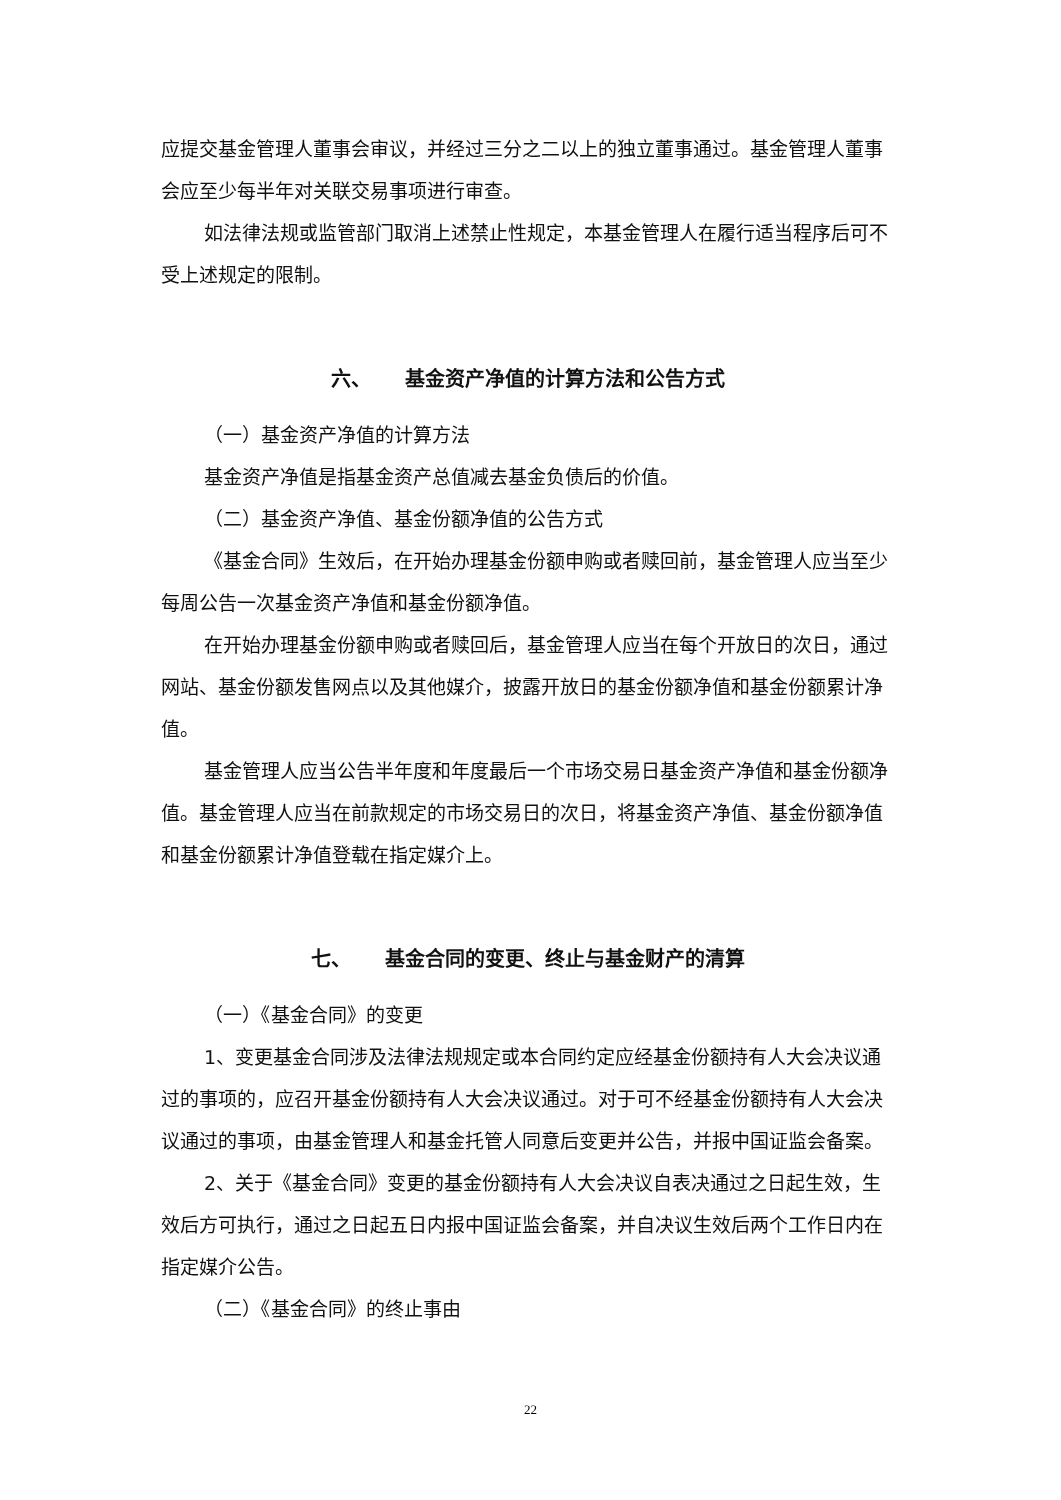应提交基金管理人董事会审议，并经过三分之二以上的独立董事通过。基金管理人董事会应至少每半年对关联交易事项进行审查。
如法律法规或监管部门取消上述禁止性规定，本基金管理人在履行适当程序后可不受上述规定的限制。
六、 基金资产净值的计算方法和公告方式
（一）基金资产净值的计算方法
基金资产净值是指基金资产总值减去基金负债后的价值。
（二）基金资产净值、基金份额净值的公告方式
《基金合同》生效后，在开始办理基金份额申购或者赎回前，基金管理人应当至少每周公告一次基金资产净值和基金份额净值。
在开始办理基金份额申购或者赎回后，基金管理人应当在每个开放日的次日，通过网站、基金份额发售网点以及其他媒介，披露开放日的基金份额净值和基金份额累计净值。
基金管理人应当公告半年度和年度最后一个市场交易日基金资产净值和基金份额净值。基金管理人应当在前款规定的市场交易日的次日，将基金资产净值、基金份额净值和基金份额累计净值登载在指定媒介上。
七、 基金合同的变更、终止与基金财产的清算
（一）《基金合同》的变更
1、变更基金合同涉及法律法规规定或本合同约定应经基金份额持有人大会决议通过的事项的，应召开基金份额持有人大会决议通过。对于可不经基金份额持有人大会决议通过的事项，由基金管理人和基金托管人同意后变更并公告，并报中国证监会备案。
2、关于《基金合同》变更的基金份额持有人大会决议自表决通过之日起生效，生效后方可执行，通过之日起五日内报中国证监会备案，并自决议生效后两个工作日内在指定媒介公告。
（二）《基金合同》的终止事由
22